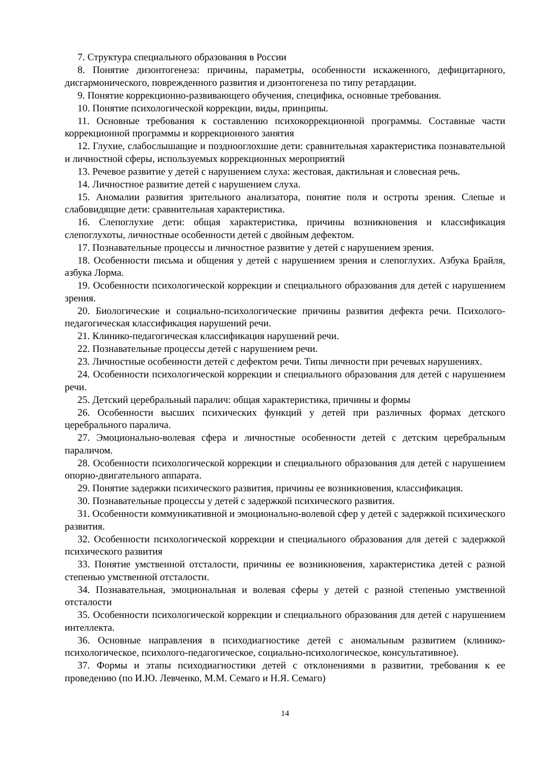7. Структура специального образования в России
8. Понятие дизонтогенеза: причины, параметры, особенности искаженного, дефицитарного, дисгармонического, поврежденного развития и дизонтогенеза по типу ретардации.
9. Понятие коррекционно-развивающего обучения, специфика, основные требования.
10. Понятие психологической коррекции, виды, принципы.
11. Основные требования к составлению психокоррекционной программы. Составные части коррекционной программы и коррекционного занятия
12. Глухие, слабослышащие и позднооглохшие дети: сравнительная характеристика познавательной и личностной сферы, используемых коррекционных мероприятий
13. Речевое развитие у детей с нарушением слуха: жестовая, дактильная и словесная речь.
14. Личностное развитие детей с нарушением слуха.
15. Аномалии развития зрительного анализатора, понятие поля и остроты зрения. Слепые и слабовидящие дети: сравнительная характеристика.
16. Слепоглухие дети: общая характеристика, причины возникновения и классификация слепоглухоты, личностные особенности детей с двойным дефектом.
17. Познавательные процессы и личностное развитие у детей с нарушением зрения.
18. Особенности письма и общения у детей с нарушением зрения и слепоглухих. Азбука Брайля, азбука Лорма.
19. Особенности психологической коррекции и специального образования для детей с нарушением зрения.
20. Биологические и социально-психологические причины развития дефекта речи. Психолого-педагогическая классификация нарушений речи.
21. Клинико-педагогическая классификация нарушений речи.
22. Познавательные процессы детей с нарушением речи.
23. Личностные особенности детей с дефектом речи. Типы личности при речевых нарушениях.
24. Особенности психологической коррекции и специального образования для детей с нарушением речи.
25. Детский церебральный паралич: общая характеристика, причины и формы
26. Особенности высших психических функций у детей при различных формах детского церебрального паралича.
27. Эмоционально-волевая сфера и личностные особенности детей с детским церебральным параличом.
28. Особенности психологической коррекции и специального образования для детей с нарушением опорно-двигательного аппарата.
29. Понятие задержки психического развития, причины ее возникновения, классификация.
30. Познавательные процессы у детей с задержкой психического развития.
31. Особенности коммуникативной и эмоционально-волевой сфер у детей с задержкой психического развития.
32. Особенности психологической коррекции и специального образования для детей с задержкой психического развития
33. Понятие умственной отсталости, причины ее возникновения, характеристика детей с разной степенью умственной отсталости.
34. Познавательная, эмоциональная и волевая сферы у детей с разной степенью умственной отсталости
35. Особенности психологической коррекции и специального образования для детей с нарушением интеллекта.
36. Основные направления в психодиагностике детей с аномальным развитием (клинико-психологическое, психолого-педагогическое, социально-психологическое, консультативное).
37. Формы и этапы психодиагностики детей с отклонениями в развитии, требования к ее проведению (по И.Ю. Левченко, М.М. Семаго и Н.Я. Семаго)
14